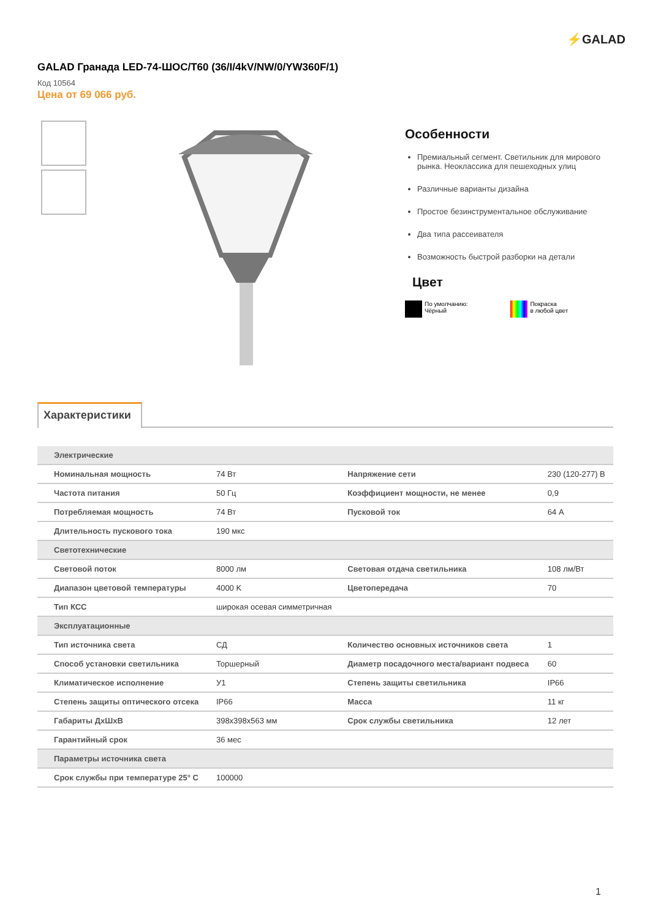⚡GALAD
GALAD Гранада LED-74-ШОС/T60 (36/I/4kV/NW/0/YW360F/1)
Код 10564
Цена от 69 066 руб.
Особенности
Премиальный сегмент. Светильник для мирового рынка. Неоклассика для пешеходных улиц
Различные варианты дизайна
Простое безинструментальное обслуживание
Два типа рассеивателя
Возможность быстрой разборки на детали
Цвет
По умолчанию:
Чёрный
Покраска
в любой цвет
Характеристики
| Электрические | | | |
| --- | --- | --- | --- |
| Номинальная мощность | 74 Вт | Напряжение сети | 230 (120-277) В |
| Частота питания | 50 Гц | Коэффициент мощности, не менее | 0,9 |
| Потребляемая мощность | 74 Вт | Пусковой ток | 64 А |
| Длительность пускового тока | 190 мкс | | |
| Светотехнические | | | |
| Световой поток | 8000 лм | Световая отдача светильника | 108 лм/Вт |
| Диапазон цветовой температуры | 4000 K | Цветопередача | 70 |
| Тип КСС | широкая осевая симметричная | | |
| Эксплуатационные | | | |
| Тип источника света | СД | Количество основных источников света | 1 |
| Способ установки светильника | Торшерный | Диаметр посадочного места/вариант подвеса | 60 |
| Климатическое исполнение | У1 | Степень защиты светильника | IP66 |
| Степень защиты оптического отсека | IP66 | Масса | 11 кг |
| Габариты ДхШхВ | 398x398x563 мм | Срок службы светильника | 12 лет |
| Гарантийный срок | 36 мес | | |
| Параметры источника света | | | |
| Срок службы при температуре 25° С | 100000 | | |
1